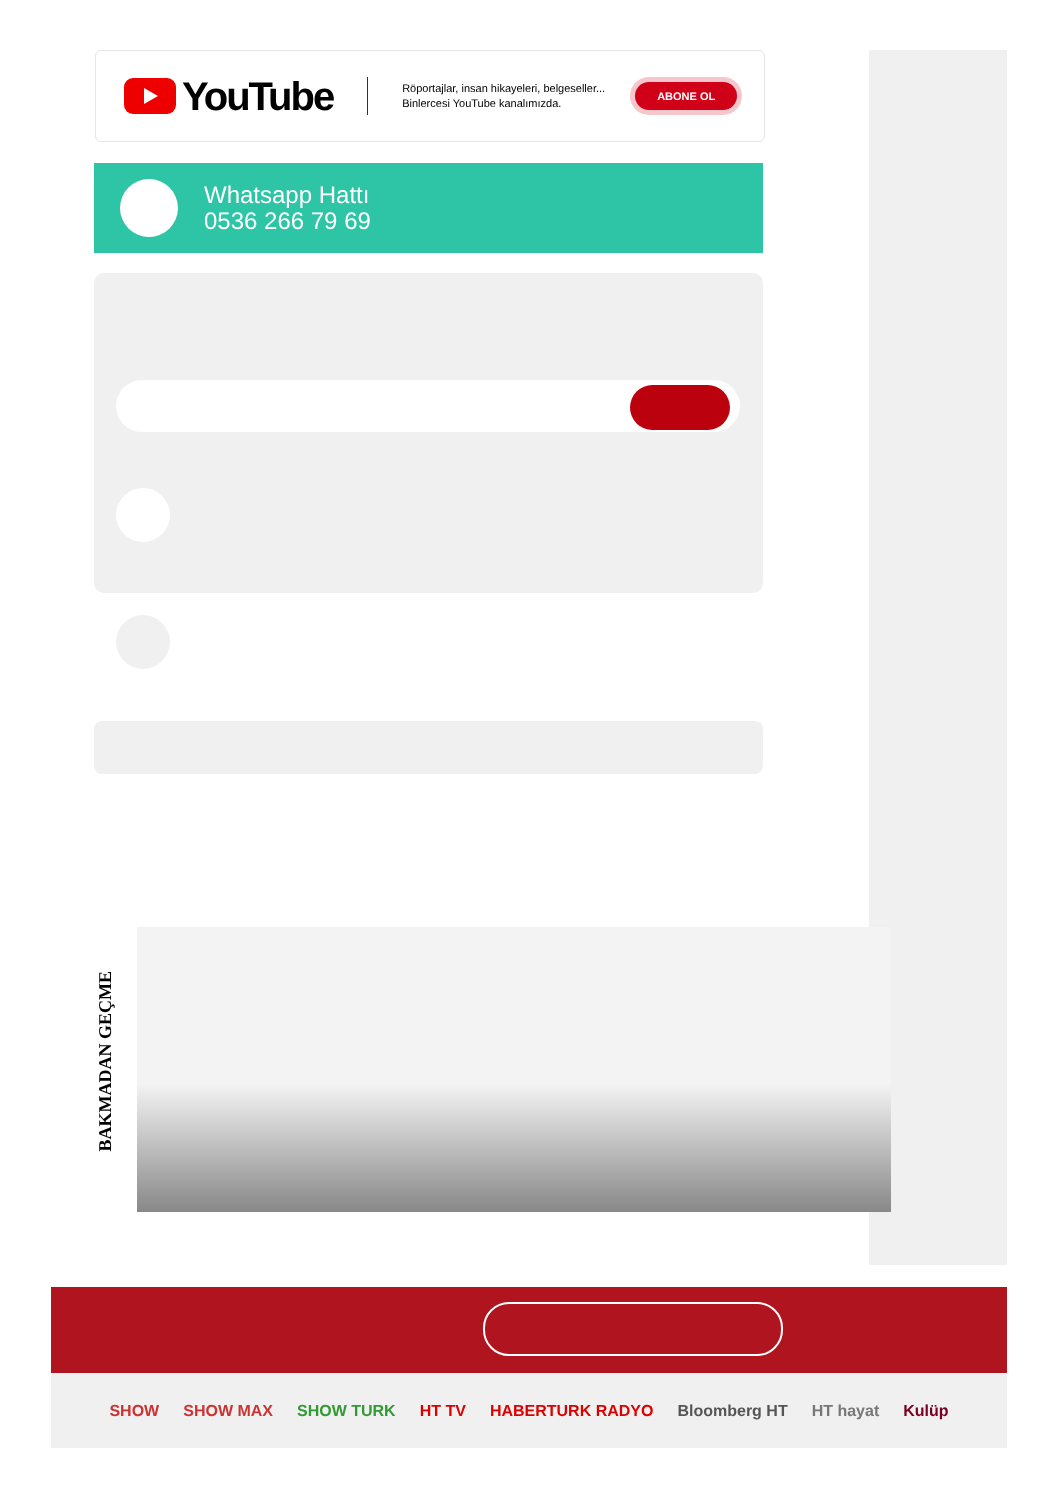YouTube
Röportajlar, insan hikayeleri, belgeseller...
Binlercesi YouTube kanalımızda.
ABONE OL
Whatsapp Hattı
0536 266 79 69
BAKMADAN GEÇME
SHOW SHOW MAX SHOW TURK HT TV HABERTURK RADYO Bloomberg HT HT hayat Kulüp